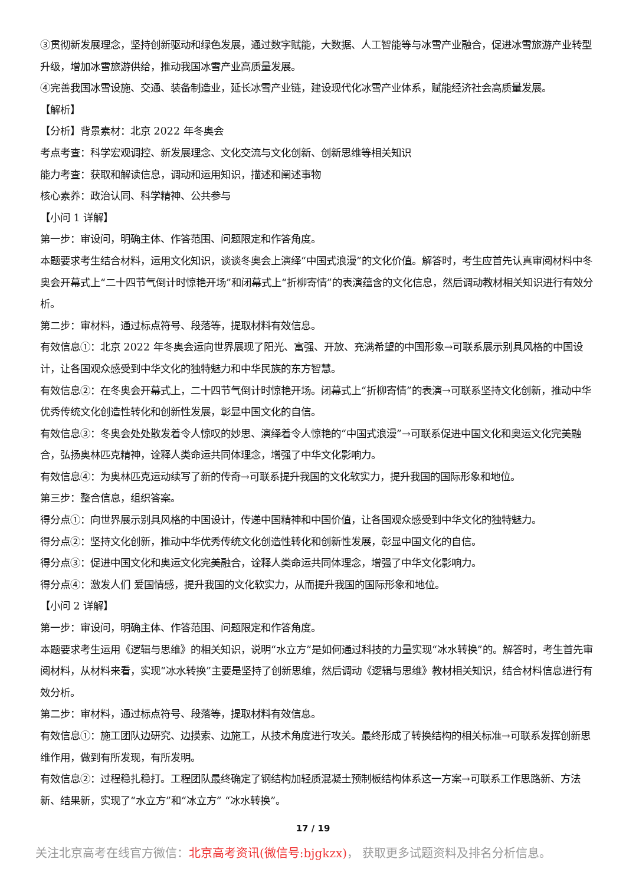③贯彻新发展理念，坚持创新驱动和绿色发展，通过数字赋能，大数据、人工智能等与冰雪产业融合，促进冰雪旅游产业转型升级，增加冰雪旅游供给，推动我国冰雪产业高质量发展。
④完善我国冰雪设施、交通、装备制造业，延长冰雪产业链，建设现代化冰雪产业体系，赋能经济社会高质量发展。
【解析】
【分析】背景素材：北京 2022 年冬奥会
考点考查：科学宏观调控、新发展理念、文化交流与文化创新、创新思维等相关知识
能力考查：获取和解读信息，调动和运用知识，描述和阐述事物
核心素养：政治认同、科学精神、公共参与
【小问 1 详解】
第一步：审设问，明确主体、作答范围、问题限定和作答角度。
本题要求考生结合材料，运用文化知识，谈谈冬奥会上演绎“中国式浪漫”的文化价值。解答时，考生应首先认真审阅材料中冬奥会开幕式上“二十四节气倒计时惊艳开场”和闭幕式上“折柳寄情”的表演蕴含的文化信息，然后调动教材相关知识进行有效分析。
第二步：审材料，通过标点符号、段落等，提取材料有效信息。
有效信息①：北京 2022 年冬奥会运向世界展现了阳光、富强、开放、充满希望的中国形象→可联系展示别具风格的中国设计，让各国观众感受到中华文化的独特魅力和中华民族的东方智慧。
有效信息②：在冬奥会开幕式上，二十四节气倒计时惊艳开场。闭幕式上“折柳寄情”的表演→可联系坚持文化创新，推动中华优秀传统文化创造性转化和创新性发展，彰显中国文化的自信。
有效信息③：冬奥会处处散发着令人惊叹的妙思、演绎着令人惊艳的“中国式浪漫”→可联系促进中国文化和奥运文化完美融合，弘扬奥林匹克精神，诠释人类命运共同体理念，增强了中华文化影响力。
有效信息④：为奥林匹克运动续写了新的传奇→可联系提升我国的文化软实力，提升我国的国际形象和地位。
第三步：整合信息，组织答案。
得分点①：向世界展示别具风格的中国设计，传递中国精神和中国价值，让各国观众感受到中华文化的独特魅力。
得分点②：坚持文化创新，推动中华优秀传统文化创造性转化和创新性发展，彰显中国文化的自信。
得分点③：促进中国文化和奥运文化完美融合，诠释人类命运共同体理念，增强了中华文化影响力。
得分点④：激发人们 爱国情感，提升我国的文化软实力，从而提升我国的国际形象和地位。
【小问 2 详解】
第一步：审设问，明确主体、作答范围、问题限定和作答角度。
本题要求考生运用《逻辑与思维》的相关知识，说明“水立方”是如何通过科技的力量实现“冰水转换”的。解答时，考生首先审阅材料，从材料来看，实现“冰水转换”主要是坚持了创新思维，然后调动《逻辑与思维》教材相关知识，结合材料信息进行有效分析。
第二步：审材料，通过标点符号、段落等，提取材料有效信息。
有效信息①：施工团队边研究、边摸索、边施工，从技术角度进行攻关。最终形成了转换结构的相关标准→可联系发挥创新思维作用，做到有所发现，有所发明。
有效信息②：过程稳扎稳打。工程团队最终确定了钢结构加轻质混凝土预制板结构体系这一方案→可联系工作思路新、方法新、结果新，实现了“水立方”和“冰立方” “冰水转换”。
17 / 19
关注北京高考在线官方微信：北京高考资讯(微信号:bjgkzx)， 获取更多试题资料及排名分析信息。